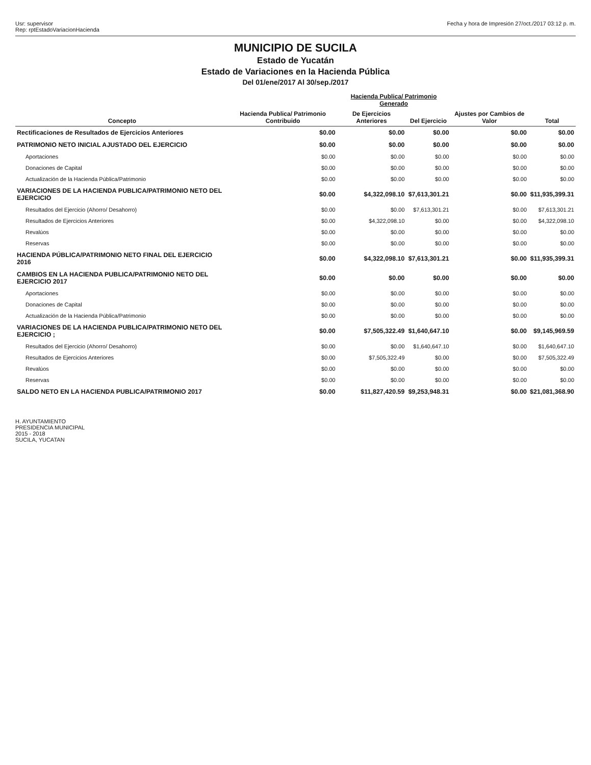Usr: supervisor
Rep: rptEstadoVariacionHacienda
Fecha y hora de Impresión 27/oct./2017 03:12 p. m.
MUNICIPIO DE SUCILA
Estado de Yucatán
Estado de Variaciones en la Hacienda Pública
Del 01/ene/2017 Al 30/sep./2017
| Concepto | Hacienda Publica/ Patrimonio Contribuido | Hacienda Publica/ Patrimonio Generado | | Ajustes por Cambios de Valor | Total |
| --- | --- | --- | --- | --- | --- |
| | | De Ejercicios Anteriores | Del Ejercicio | | |
| Rectificaciones de Resultados de Ejercicios Anteriores | $0.00 | $0.00 | $0.00 | $0.00 | $0.00 |
| PATRIMONIO NETO INICIAL AJUSTADO DEL EJERCICIO | $0.00 | $0.00 | $0.00 | $0.00 | $0.00 |
| Aportaciones | $0.00 | $0.00 | $0.00 | $0.00 | $0.00 |
| Donaciones de Capital | $0.00 | $0.00 | $0.00 | $0.00 | $0.00 |
| Actualización de la Hacienda Pública/Patrimonio | $0.00 | $0.00 | $0.00 | $0.00 | $0.00 |
| VARIACIONES DE LA HACIENDA PUBLICA/PATRIMONIO NETO DEL EJERCICIO | $0.00 | $4,322,098.10 | $7,613,301.21 | $0.00 | $11,935,399.31 |
| Resultados del Ejercicio (Ahorro/ Desahorro) | $0.00 | $0.00 | $7,613,301.21 | $0.00 | $7,613,301.21 |
| Resultados de Ejercicios Anteriores | $0.00 | $4,322,098.10 | $0.00 | $0.00 | $4,322,098.10 |
| Revalúos | $0.00 | $0.00 | $0.00 | $0.00 | $0.00 |
| Reservas | $0.00 | $0.00 | $0.00 | $0.00 | $0.00 |
| HACIENDA PÚBLICA/PATRIMONIO NETO FINAL DEL EJERCICIO 2016 | $0.00 | $4,322,098.10 | $7,613,301.21 | $0.00 | $11,935,399.31 |
| CAMBIOS EN LA HACIENDA PUBLICA/PATRIMONIO NETO DEL EJERCICIO 2017 | $0.00 | $0.00 | $0.00 | $0.00 | $0.00 |
| Aportaciones | $0.00 | $0.00 | $0.00 | $0.00 | $0.00 |
| Donaciones de Capital | $0.00 | $0.00 | $0.00 | $0.00 | $0.00 |
| Actualización de la Hacienda Pública/Patrimonio | $0.00 | $0.00 | $0.00 | $0.00 | $0.00 |
| VARIACIONES DE LA HACIENDA PUBLICA/PATRIMONIO NETO DEL EJERCICIO ; | $0.00 | $7,505,322.49 | $1,640,647.10 | $0.00 | $9,145,969.59 |
| Resultados del Ejercicio (Ahorro/ Desahorro) | $0.00 | $0.00 | $1,640,647.10 | $0.00 | $1,640,647.10 |
| Resultados de Ejercicios Anteriores | $0.00 | $7,505,322.49 | $0.00 | $0.00 | $7,505,322.49 |
| Revalúos | $0.00 | $0.00 | $0.00 | $0.00 | $0.00 |
| Reservas | $0.00 | $0.00 | $0.00 | $0.00 | $0.00 |
| SALDO NETO EN LA HACIENDA PUBLICA/PATRIMONIO 2017 | $0.00 | $11,827,420.59 | $9,253,948.31 | $0.00 | $21,081,368.90 |
H. AYUNTAMIENTO
PRESIDENCIA MUNICIPAL
2015 - 2018
SUCILA, YUCATAN